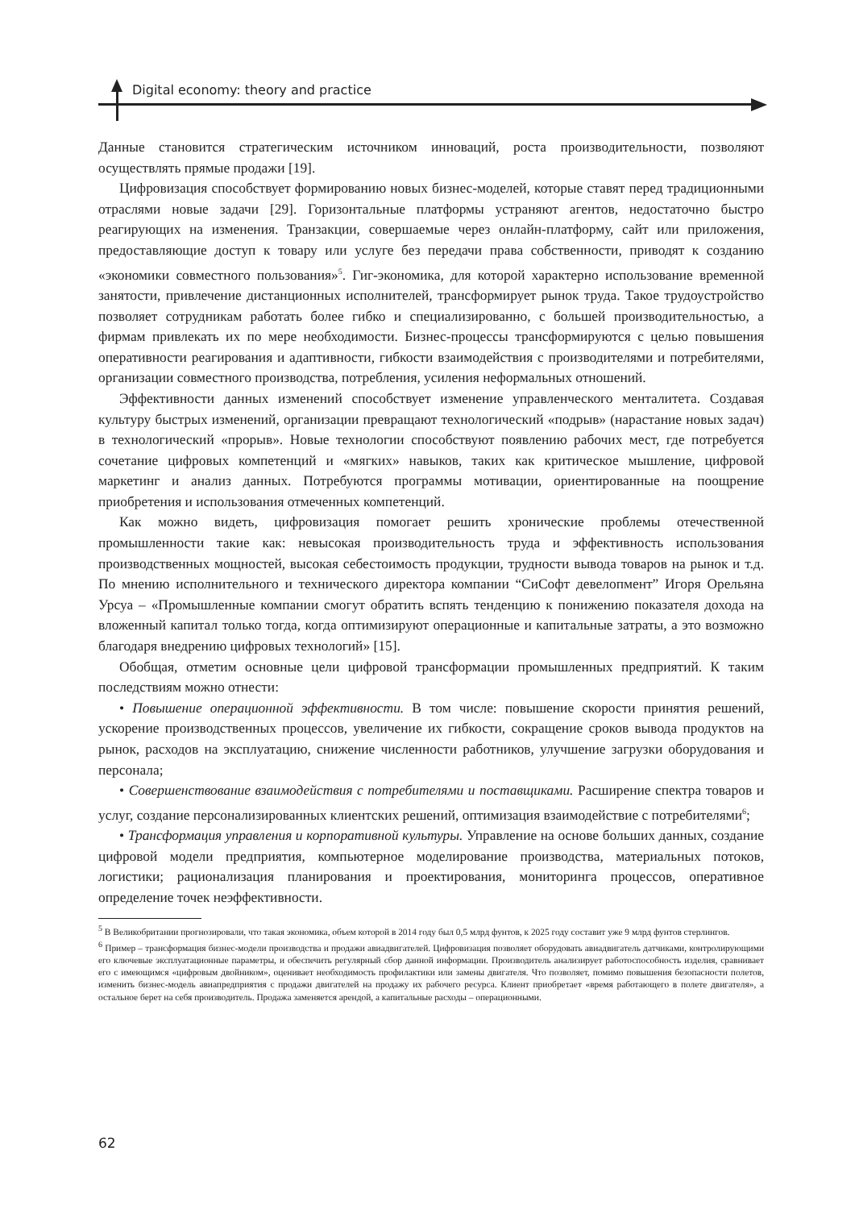Digital economy: theory and practice
Данные становится стратегическим источником инноваций, роста производительности, позволяют осуществлять прямые продажи [19].
Цифровизация способствует формированию новых бизнес-моделей, которые ставят перед традиционными отраслями новые задачи [29]. Горизонтальные платформы устраняют агентов, недостаточно быстро реагирующих на изменения. Транзакции, совершаемые через онлайн-платформу, сайт или приложения, предоставляющие доступ к товару или услуге без передачи права собственности, приводят к созданию «экономики совместного пользования»<sup>5</sup>. Гиг-экономика, для которой характерно использование временной занятости, привлечение дистанционных исполнителей, трансформирует рынок труда. Такое трудоустройство позволяет сотрудникам работать более гибко и специализированно, с большей производительностью, а фирмам привлекать их по мере необходимости. Бизнес-процессы трансформируются с целью повышения оперативности реагирования и адаптивности, гибкости взаимодействия с производителями и потребителями, организации совместного производства, потребления, усиления неформальных отношений.
Эффективности данных изменений способствует изменение управленческого менталитета. Создавая культуру быстрых изменений, организации превращают технологический «подрыв» (нарастание новых задач) в технологический «прорыв». Новые технологии способствуют появлению рабочих мест, где потребуется сочетание цифровых компетенций и «мягких» навыков, таких как критическое мышление, цифровой маркетинг и анализ данных. Потребуются программы мотивации, ориентированные на поощрение приобретения и использования отмеченных компетенций.
Как можно видеть, цифровизация помогает решить хронические проблемы отечественной промышленности такие как: невысокая производительность труда и эффективность использования производственных мощностей, высокая себестоимость продукции, трудности вывода товаров на рынок и т.д. По мнению исполнительного и технического директора компании “СиСофт девелопмент” Игоря Орельяна Урсуа – «Промышленные компании смогут обратить вспять тенденцию к понижению показателя дохода на вложенный капитал только тогда, когда оптимизируют операционные и капитальные затраты, а это возможно благодаря внедрению цифровых технологий» [15].
Обобщая, отметим основные цели цифровой трансформации промышленных предприятий. К таким последствиям можно отнести:
• Повышение операционной эффективности. В том числе: повышение скорости принятия решений, ускорение производственных процессов, увеличение их гибкости, сокращение сроков вывода продуктов на рынок, расходов на эксплуатацию, снижение численности работников, улучшение загрузки оборудования и персонала;
• Совершенствование взаимодействия с потребителями и поставщиками. Расширение спектра товаров и услуг, создание персонализированных клиентских решений, оптимизация взаимодействие с потребителями<sup>6</sup>;
• Трансформация управления и корпоративной культуры. Управление на основе больших данных, создание цифровой модели предприятия, компьютерное моделирование производства, материальных потоков, логистики; рационализация планирования и проектирования, мониторинга процессов, оперативное определение точек неэффективности.
<sup>5</sup> В Великобритании прогнозировали, что такая экономика, объем которой в 2014 году был 0,5 млрд фунтов, к 2025 году составит уже 9 млрд фунтов стерлингов.
<sup>6</sup> Пример – трансформация бизнес-модели производства и продажи авиадвигателей. Цифровизация позволяет оборудовать авиадвигатель датчиками, контролирующими его ключевые эксплуатационные параметры, и обеспечить регулярный сбор данной информации. Производитель анализирует работоспособность изделия, сравнивает его с имеющимся «цифровым двойником», оценивает необходимость профилактики или замены двигателя. Что позволяет, помимо повышения безопасности полетов, изменить бизнес-модель авиапредприятия с продажи двигателей на продажу их рабочего ресурса. Клиент приобретает «время работающего в полете двигателя», а остальное берет на себя производитель. Продажа заменяется арендой, а капитальные расходы – операционными.
62